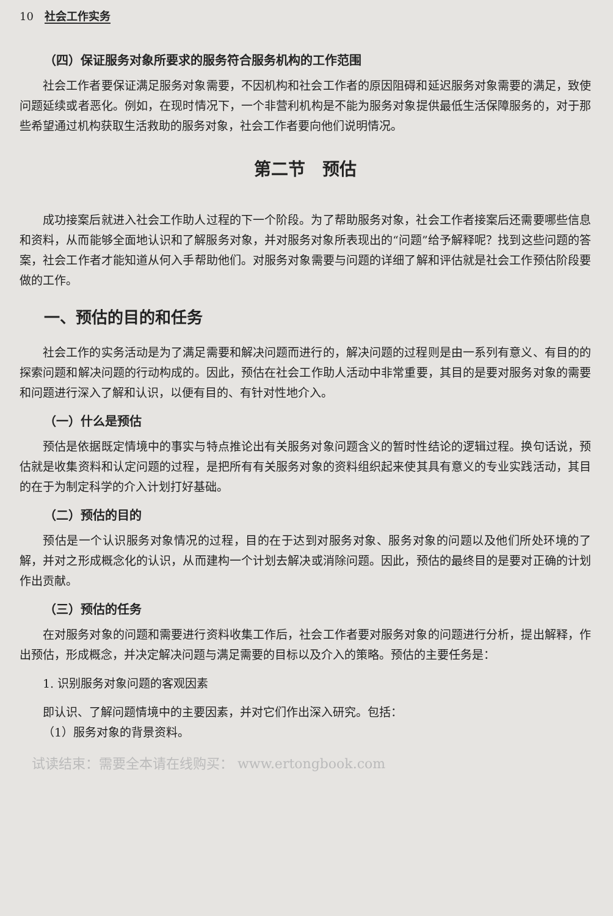10 社会工作实务
（四）保证服务对象所要求的服务符合服务机构的工作范围
社会工作者要保证满足服务对象需要，不因机构和社会工作者的原因阻碍和延迟服务对象需要的满足，致使问题延续或者恶化。例如，在现时情况下，一个非营利机构是不能为服务对象提供最低生活保障服务的，对于那些希望通过机构获取生活救助的服务对象，社会工作者要向他们说明情况。
第二节　预估
成功接案后就进入社会工作助人过程的下一个阶段。为了帮助服务对象，社会工作者接案后还需要哪些信息和资料，从而能够全面地认识和了解服务对象，并对服务对象所表现出的“问题”给予解释呢？找到这些问题的答案，社会工作者才能知道从何入手帮助他们。对服务对象需要与问题的详细了解和评估就是社会工作预估阶段要做的工作。
一、预估的目的和任务
社会工作的实务活动是为了满足需要和解决问题而进行的，解决问题的过程则是由一系列有意义、有目的的探索问题和解决问题的行动构成的。因此，预估在社会工作助人活动中非常重要，其目的是要对服务对象的需要和问题进行深入了解和认识，以便有目的、有针对性地介入。
（一）什么是预估
预估是依据既定情境中的事实与特点推论出有关服务对象问题含义的暂时性结论的逻辑过程。换句话说，预估就是收集资料和认定问题的过程，是把所有有关服务对象的资料组织起来使其具有意义的专业实践活动，其目的在于为制定科学的介入计划打好基础。
（二）预估的目的
预估是一个认识服务对象情况的过程，目的在于达到对服务对象、服务对象的问题以及他们所处环境的了解，并对之形成概念化的认识，从而建构一个计划去解决或消除问题。因此，预估的最终目的是要对正确的计划作出贡献。
（三）预估的任务
在对服务对象的问题和需要进行资料收集工作后，社会工作者要对服务对象的问题进行分析，提出解释，作出预估，形成概念，并决定解决问题与满足需要的目标以及介入的策略。预估的主要任务是：
1. 识别服务对象问题的客观因素
即认识、了解问题情境中的主要因素，并对它们作出深入研究。包括：
（1）服务对象的背景资料。
试读结束：需要全本请在线购买： www.ertongbook.com